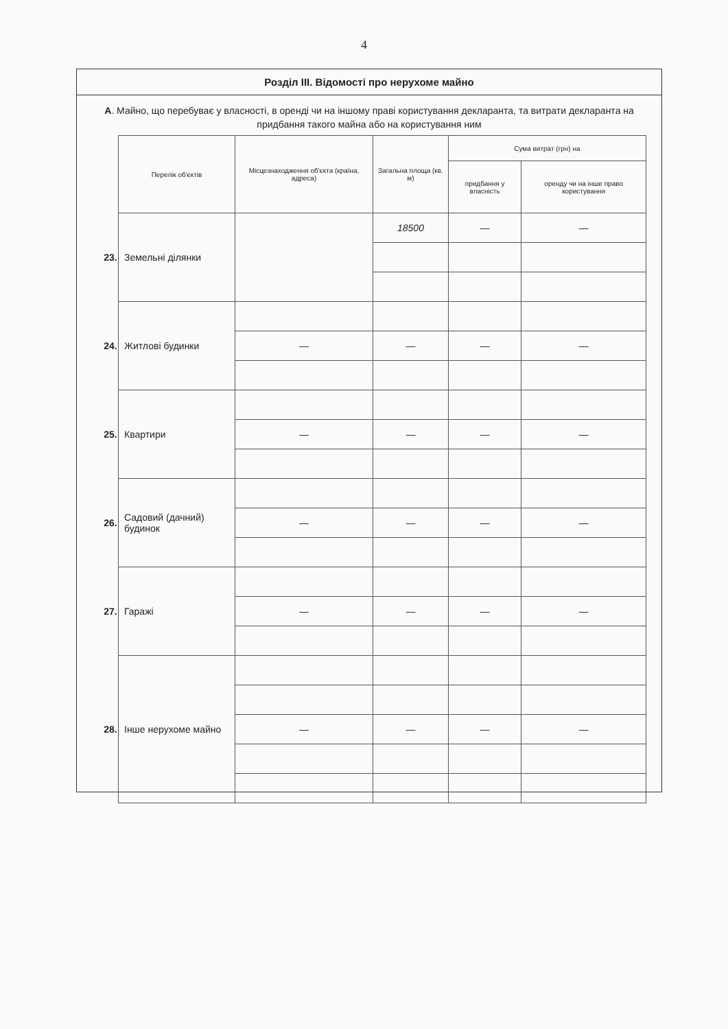4
Розділ III. Відомості про нерухоме майно
А. Майно, що перебуває у власності, в оренді чи на іншому праві користування декларанта, та витрати декларанта на придбання такого майна або на користування ним
| | Перелік об'єктів | Місцезнаходження об'єкта (країна, адреса) | Загальна площа (кв. м) | Сума витрат (грн) на | |
| | | | | придбання у власність | оренду чи на інше право користування |
| 23. | Земельні ділянки | | 18500 | — | — |
| 24. | Житлові будинки | | | | |
| | | — | — | — | — |
| 25. | Квартири | | | | |
| | | — | — | — | — |
| 26. | Садовий (дачний) будинок | | | | |
| | | — | — | — | — |
| 27. | Гаражі | | | | |
| | | — | — | — | — |
| 28. | Інше нерухоме майно | | | | |
| | | — | — | — | — |